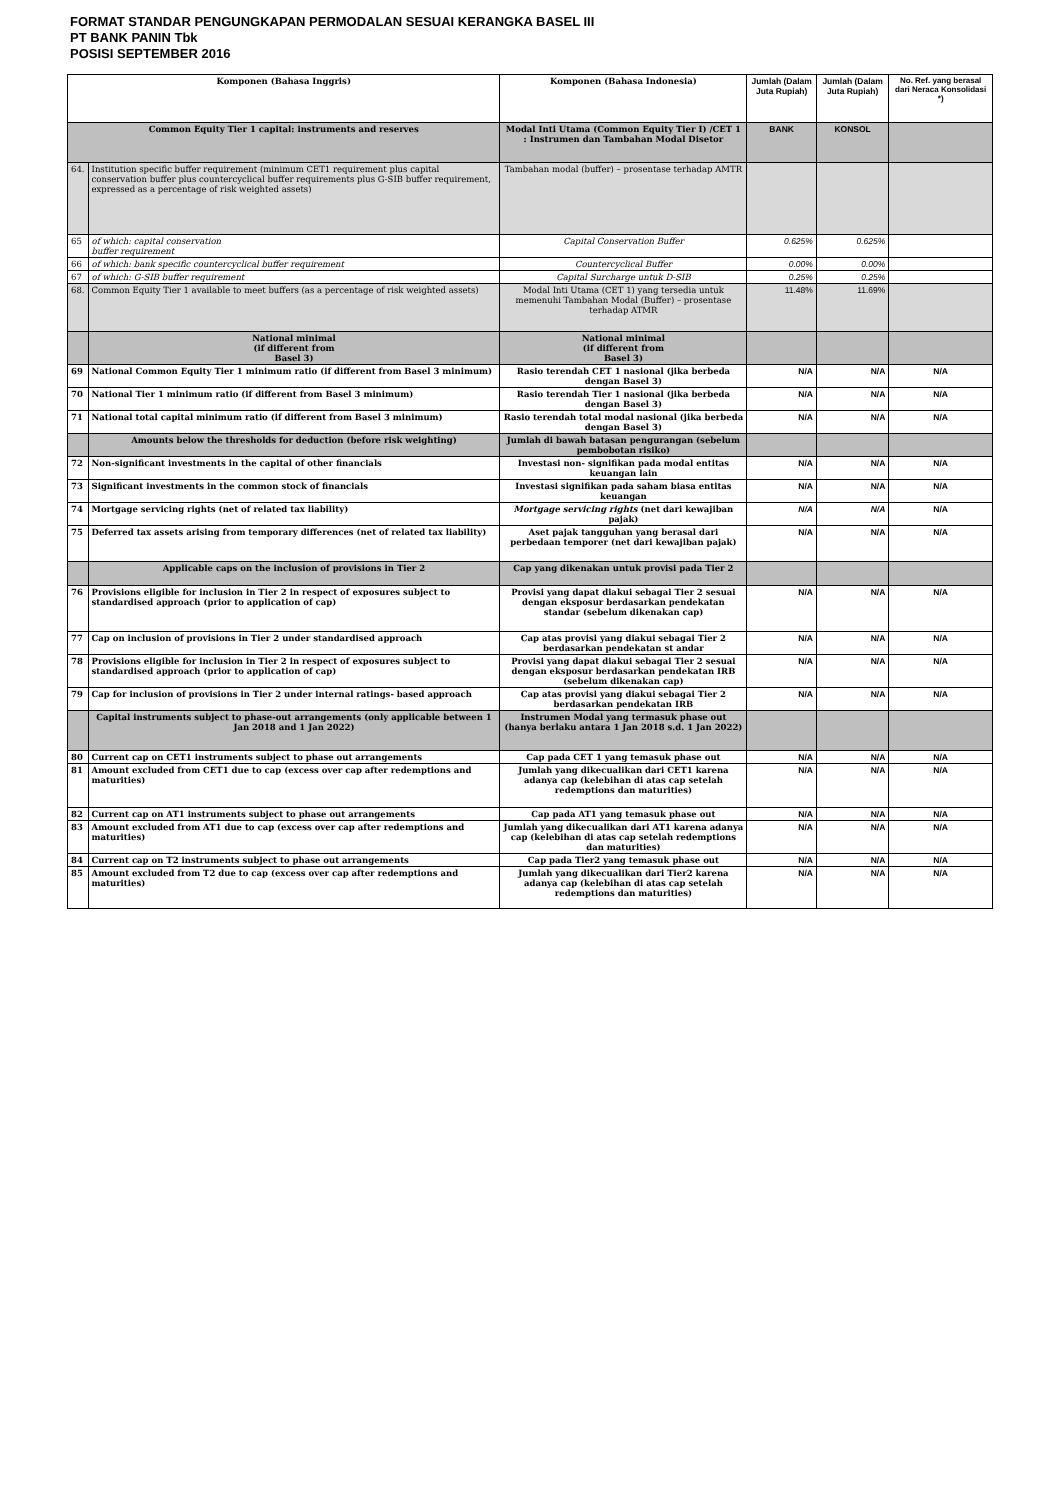FORMAT STANDAR PENGUNGKAPAN PERMODALAN SESUAI KERANGKA BASEL III
PT BANK PANIN Tbk
POSISI SEPTEMBER 2016
| Komponen (Bahasa Inggris) | | Komponen (Bahasa Indonesia) | Jumlah (Dalam Juta Rupiah) | Jumlah (Dalam Juta Rupiah) | No. Ref. yang berasal dari Neraca Konsolidasi *) |
| --- | --- | --- | --- | --- | --- |
| Common Equity Tier 1 capital: instruments and reserves | | Modal Inti Utama (Common Equity Tier I) /CET 1 : Instrumen dan Tambahan Modal Disetor | BANK | KONSOL | |
| 64. | Institution specific buffer requirement (minimum CET1 requirement plus capital conservation buffer plus countercyclical buffer requirements plus G-SIB buffer requirement, expressed as a percentage of risk weighted assets) | Tambahan modal (buffer) – prosentase terhadap AMTR | | | |
| 65 | of which: capital conservation buffer requirement | Capital Conservation Buffer | 0.625% | 0.625% | |
| 66 | of which: bank specific countercyclical buffer requirement | Countercyclical Buffer | 0.00% | 0.00% | |
| 67 | of which: G-SIB buffer requirement | Capital Surcharge untuk D-SIB | 0.25% | 0.25% | |
| 68. | Common Equity Tier 1 available to meet buffers (as a percentage of risk weighted assets) | Modal Inti Utama (CET 1) yang tersedia untuk memenuhi Tambahan Modal (Buffer) – prosentase terhadap ATMR | 11.48% | 11.69% | |
| | National minimal (if different from Basel 3) | National minimal (if different from Basel 3) | | | |
| 69 | National Common Equity Tier 1 minimum ratio (if different from Basel 3 minimum) | Rasio terendah CET 1 nasional (jika berbeda dengan Basel 3) | N/A | N/A | N/A |
| 70 | National Tier 1 minimum ratio (if different from Basel 3 minimum) | Rasio terendah Tier 1 nasional (jika berbeda dengan Basel 3) | N/A | N/A | N/A |
| 71 | National total capital minimum ratio (if different from Basel 3 minimum) | Rasio terendah total modal nasional (jika berbeda dengan Basel 3) | N/A | N/A | N/A |
| | Amounts below the thresholds for deduction (before risk weighting) | Jumlah di bawah batasan pengurangan (sebelum pembobotan risiko) | | | |
| 72 | Non-significant investments in the capital of other financials | Investasi non- signifikan pada modal entitas keuangan lain | N/A | N/A | N/A |
| 73 | Significant investments in the common stock of financials | Investasi signifikan pada saham biasa entitas keuangan | N/A | N/A | N/A |
| 74 | Mortgage servicing rights (net of related tax liability) | Mortgage servicing rights (net dari kewajiban pajak) | N/A | N/A | N/A |
| 75 | Deferred tax assets arising from temporary differences (net of related tax liability) | Aset pajak tangguhan yang berasal dari perbedaan temporer (net dari kewajiban pajak) | N/A | N/A | N/A |
| | Applicable caps on the inclusion of provisions in Tier 2 | Cap yang dikenakan untuk provisi pada Tier 2 | | | |
| 76 | Provisions eligible for inclusion in Tier 2 in respect of exposures subject to standardised approach (prior to application of cap) | Provisi yang dapat diakui sebagai Tier 2 sesuai dengan eksposur berdasarkan pendekatan standar (sebelum dikenakan cap) | N/A | N/A | N/A |
| 77 | Cap on inclusion of provisions in Tier 2 under standardised approach | Cap atas provisi yang diakui sebagai Tier 2 berdasarkan pendekatan st andar | N/A | N/A | N/A |
| 78 | Provisions eligible for inclusion in Tier 2 in respect of exposures subject to standardised approach (prior to application of cap) | Provisi yang dapat diakui sebagai Tier 2 sesuai dengan eksposur berdasarkan pendekatan IRB (sebelum dikenakan cap) | N/A | N/A | N/A |
| 79 | Cap for inclusion of provisions in Tier 2 under internal ratings- based approach | Cap atas provisi yang diakui sebagai Tier 2 berdasarkan pendekatan IRB | N/A | N/A | N/A |
| | Capital instruments subject to phase-out arrangements (only applicable between 1 Jan 2018 and 1 Jan 2022) | Instrumen Modal yang termasuk phase out (hanya berlaku antara 1 Jan 2018 s.d. 1 Jan 2022) | | | |
| 80 | Current cap on CET1 instruments subject to phase out arrangements | Cap pada CET 1 yang temasuk phase out | N/A | N/A | N/A |
| 81 | Amount excluded from CET1 due to cap (excess over cap after redemptions and maturities) | Jumlah yang dikecualikan dari CET1 karena adanya cap (kelebihan di atas cap setelah redemptions dan maturities) | N/A | N/A | N/A |
| 82 | Current cap on AT1 instruments subject to phase out arrangements | Cap pada AT1 yang temasuk phase out | N/A | N/A | N/A |
| 83 | Amount excluded from AT1 due to cap (excess over cap after redemptions and maturities) | Jumlah yang dikecualikan dari AT1 karena adanya cap (kelebihan di atas cap setelah redemptions dan maturities) | N/A | N/A | N/A |
| 84 | Current cap on T2 instruments subject to phase out arrangements | Cap pada Tier2 yang temasuk phase out | N/A | N/A | N/A |
| 85 | Amount excluded from T2 due to cap (excess over cap after redemptions and maturities) | Jumlah yang dikecualikan dari Tier2 karena adanya cap (kelebihan di atas cap setelah redemptions dan maturities) | N/A | N/A | N/A |